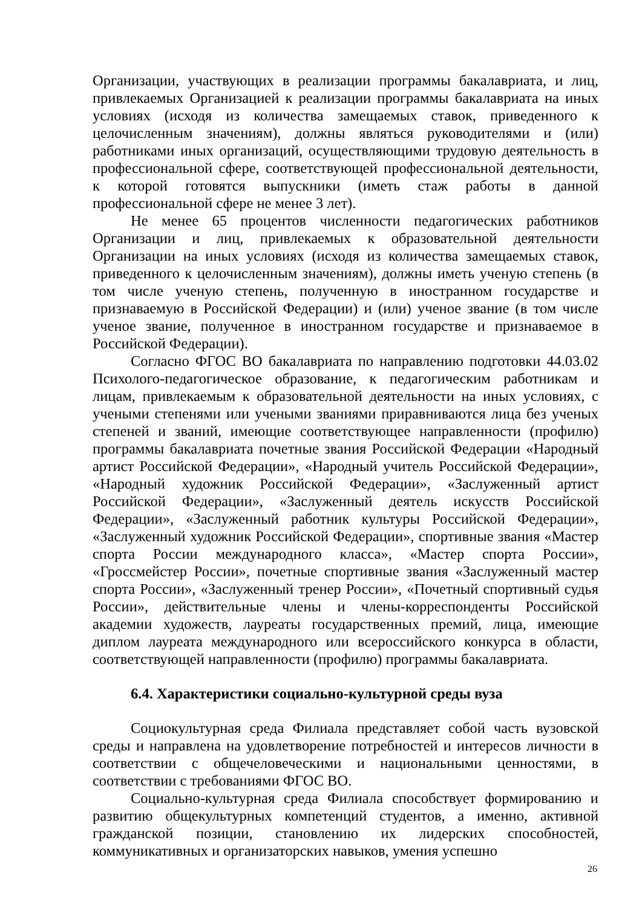Организации, участвующих в реализации программы бакалавриата, и лиц, привлекаемых Организацией к реализации программы бакалавриата на иных условиях (исходя из количества замещаемых ставок, приведенного к целочисленным значениям), должны являться руководителями и (или) работниками иных организаций, осуществляющими трудовую деятельность в профессиональной сфере, соответствующей профессиональной деятельности, к которой готовятся выпускники (иметь стаж работы в данной профессиональной сфере не менее 3 лет).
Не менее 65 процентов численности педагогических работников Организации и лиц, привлекаемых к образовательной деятельности Организации на иных условиях (исходя из количества замещаемых ставок, приведенного к целочисленным значениям), должны иметь ученую степень (в том числе ученую степень, полученную в иностранном государстве и признаваемую в Российской Федерации) и (или) ученое звание (в том числе ученое звание, полученное в иностранном государстве и признаваемое в Российской Федерации).
Согласно ФГОС ВО бакалавриата по направлению подготовки 44.03.02 Психолого-педагогическое образование, к педагогическим работникам и лицам, привлекаемым к образовательной деятельности на иных условиях, с учеными степенями или учеными званиями приравниваются лица без ученых степеней и званий, имеющие соответствующее направленности (профилю) программы бакалавриата почетные звания Российской Федерации «Народный артист Российской Федерации», «Народный учитель Российской Федерации», «Народный художник Российской Федерации», «Заслуженный артист Российской Федерации», «Заслуженный деятель искусств Российской Федерации», «Заслуженный работник культуры Российской Федерации», «Заслуженный художник Российской Федерации», спортивные звания «Мастер спорта России международного класса», «Мастер спорта России», «Гроссмейстер России», почетные спортивные звания «Заслуженный мастер спорта России», «Заслуженный тренер России», «Почетный спортивный судья России», действительные члены и члены-корреспонденты Российской академии художеств, лауреаты государственных премий, лица, имеющие диплом лауреата международного или всероссийского конкурса в области, соответствующей направленности (профилю) программы бакалавриата.
6.4. Характеристики социально-культурной среды вуза
Социокультурная среда Филиала представляет собой часть вузовской среды и направлена на удовлетворение потребностей и интересов личности в соответствии с общечеловеческими и национальными ценностями, в соответствии с требованиями ФГОС ВО.
Социально-культурная среда Филиала способствует формированию и развитию общекультурных компетенций студентов, а именно, активной гражданской позиции, становлению их лидерских способностей, коммуникативных и организаторских навыков, умения успешно
26